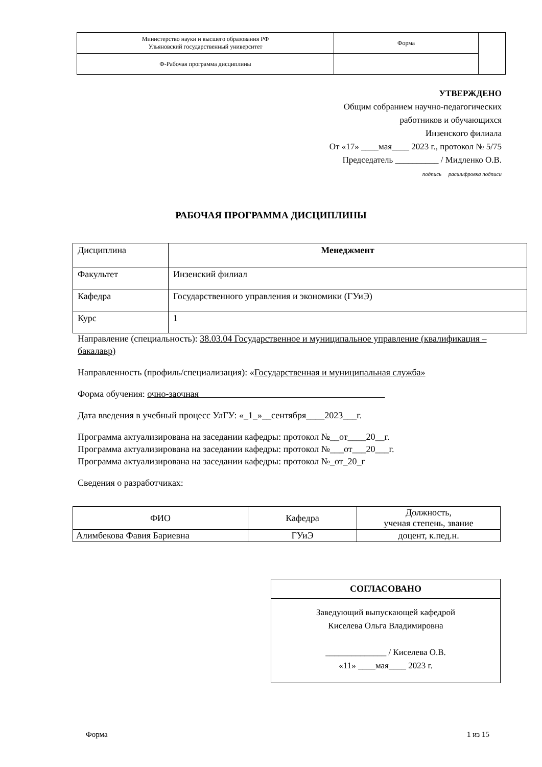| Министерство науки и высшего образования РФ Ульяновский государственный университет | Форма | |
| Ф-Рабочая программа дисциплины | | |
УТВЕРЖДЕНО
Общим собранием научно-педагогических
работников и обучающихся
Инзенского филиала
От «17» ____мая____ 2023 г., протокол № 5/75
Председатель __________ / Мидленко О.В.
подпись расшифровка подписи
РАБОЧАЯ ПРОГРАММА ДИСЦИПЛИНЫ
| Дисциплина | Менеджмент |
| Факультет | Инзенский филиал |
| Кафедра | Государственного управления и экономики (ГУиЭ) |
| Курс | 1 |
Направление (специальность): 38.03.04 Государственное и муниципальное управление (квалификация – бакалавр)
Направленность (профиль/специализация): «Государственная и муниципальная служба»
Форма обучения: очно-заочная
Дата введения в учебный процесс УлГУ: «_1_»__сентября____2023___г.
Программа актуализирована на заседании кафедры: протокол №__от____20__г.
Программа актуализирована на заседании кафедры: протокол №___от___20___г.
Программа актуализирована на заседании кафедры: протокол №_от_20_г
Сведения о разработчиках:
| ФИО | Кафедра | Должность, ученая степень, звание |
| Алимбекова Фавия Бариевна | ГУиЭ | доцент, к.пед.н. |
СОГЛАСОВАНО
Заведующий выпускающей кафедрой
Киселева Ольга Владимировна
______________ / Киселева О.В.
«11» ____мая____ 2023 г.
Форма 1 из 15